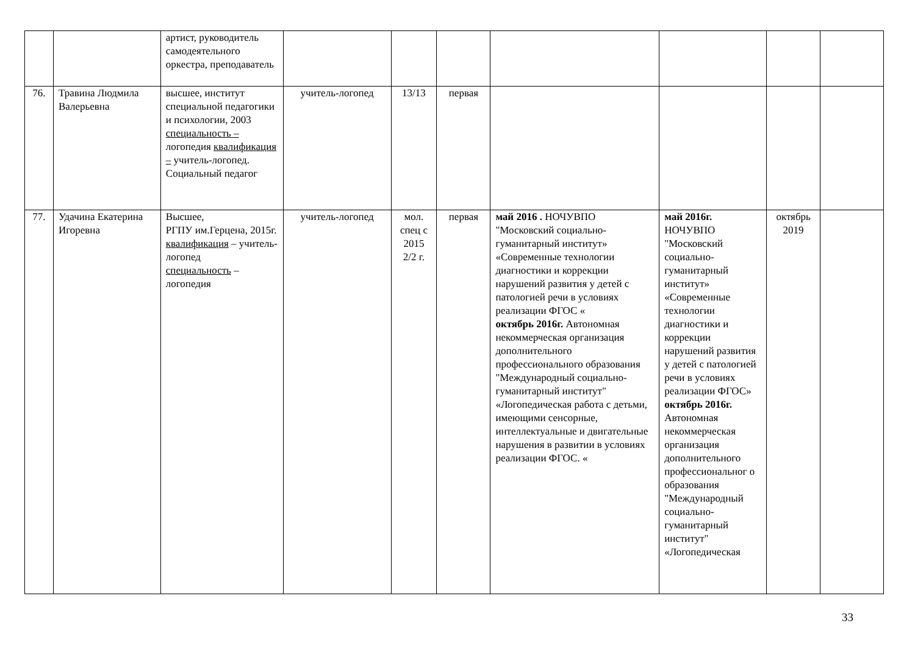| | | артист, руководитель самодеятельного оркестра, преподаватель | | | | | | | |
| 76. | Травина Людмила Валерьевна | высшее, институт специальной педагогики и психологии, 2003 специальность – логопедия квалификация – учитель-логопед. Социальный педагог | учитель-логопед | 13/13 | первая | | | | |
| 77. | Удачина Екатерина Игоревна | Высшее, РГПУ им.Герцена, 2015г. квалификация – учитель-логопед специальность – логопедия | учитель-логопед | мол. спец с 2015 2/2 г. | первая | май 2016 . НОЧУВПО "Московский социально-гуманитарный институт» «Современные технологии диагностики и коррекции нарушений развития у детей с патологией речи в условиях реализации ФГОС « октябрь 2016г. Автономная некоммерческая организация дополнительного профессионального образования "Международный социально-гуманитарный институт" «Логопедическая работа с детьми, имеющими сенсорные, интеллектуальные и двигательные нарушения в развитии в условиях реализации ФГОС. « | май 2016г. НОЧУВПО "Московский социально-гуманитарный институт» «Современные технологии диагностики и коррекции нарушений развития у детей с патологией речи в условиях реализации ФГОС» октябрь 2016г. Автономная некоммерческая организация дополнительного профессиональног о образования "Международный социально-гуманитарный институт" «Логопедическая | октябрь 2019 | |
33